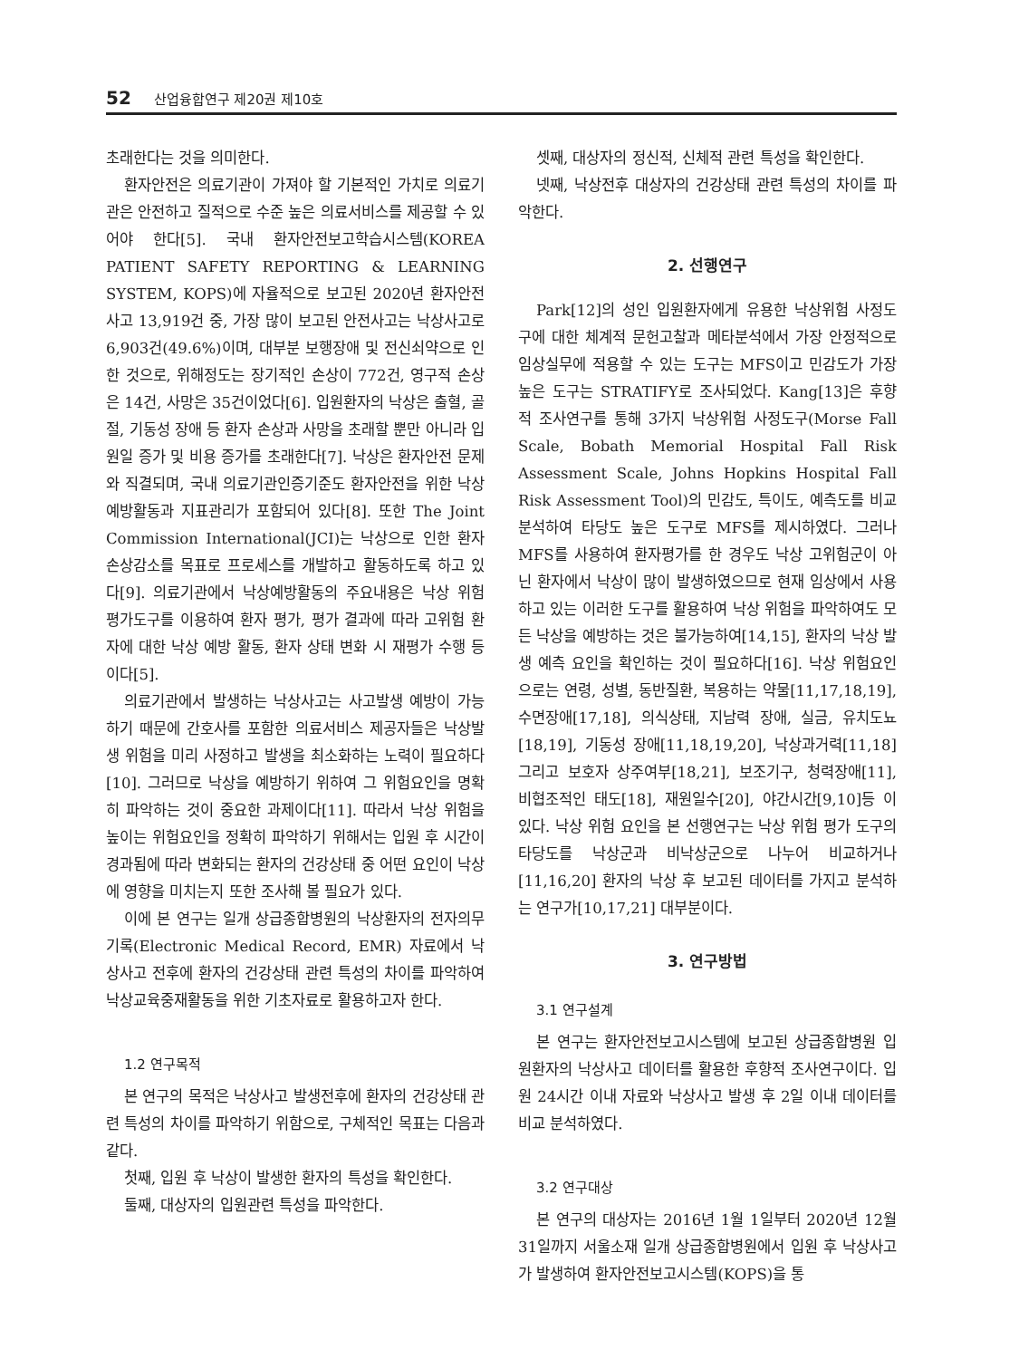52 산업융합연구 제20권 제10호
초래한다는 것을 의미한다.
환자안전은 의료기관이 가져야 할 기본적인 가치로 의료기관은 안전하고 질적으로 수준 높은 의료서비스를 제공할 수 있어야 한다[5]. 국내 환자안전보고학습시스템(KOREA PATIENT SAFETY REPORTING & LEARNING SYSTEM, KOPS)에 자율적으로 보고된 2020년 환자안전 사고 13,919건 중, 가장 많이 보고된 안전사고는 낙상사고로 6,903건(49.6%)이며, 대부분 보행장애 및 전신쇠약으로 인한 것으로, 위해정도는 장기적인 손상이 772건, 영구적 손상은 14건, 사망은 35건이었다[6]. 입원환자의 낙상은 출혈, 골절, 기동성 장애 등 환자 손상과 사망을 초래할 뿐만 아니라 입원일 증가 및 비용 증가를 초래한다[7]. 낙상은 환자안전 문제와 직결되며, 국내 의료기관인증기준도 환자안전을 위한 낙상예방활동과 지표관리가 포함되어 있다[8]. 또한 The Joint Commission International(JCI)는 낙상으로 인한 환자 손상감소를 목표로 프로세스를 개발하고 활동하도록 하고 있다[9]. 의료기관에서 낙상예방활동의 주요내용은 낙상 위험 평가도구를 이용하여 환자 평가, 평가 결과에 따라 고위험 환자에 대한 낙상 예방 활동, 환자 상태 변화 시 재평가 수행 등이다[5].
의료기관에서 발생하는 낙상사고는 사고발생 예방이 가능하기 때문에 간호사를 포함한 의료서비스 제공자들은 낙상발생 위험을 미리 사정하고 발생을 최소화하는 노력이 필요하다[10]. 그러므로 낙상을 예방하기 위하여 그 위험요인을 명확히 파악하는 것이 중요한 과제이다[11]. 따라서 낙상 위험을 높이는 위험요인을 정확히 파악하기 위해서는 입원 후 시간이 경과됨에 따라 변화되는 환자의 건강상태 중 어떤 요인이 낙상에 영향을 미치는지 또한 조사해 볼 필요가 있다.
이에 본 연구는 일개 상급종합병원의 낙상환자의 전자의무기록(Electronic Medical Record, EMR) 자료에서 낙상사고 전후에 환자의 건강상태 관련 특성의 차이를 파악하여 낙상교육중재활동을 위한 기초자료로 활용하고자 한다.
1.2 연구목적
본 연구의 목적은 낙상사고 발생전후에 환자의 건강상태 관련 특성의 차이를 파악하기 위함으로, 구체적인 목표는 다음과 같다.
첫째, 입원 후 낙상이 발생한 환자의 특성을 확인한다.
둘째, 대상자의 입원관련 특성을 파악한다.
셋째, 대상자의 정신적, 신체적 관련 특성을 확인한다.
넷째, 낙상전후 대상자의 건강상태 관련 특성의 차이를 파악한다.
2. 선행연구
Park[12]의 성인 입원환자에게 유용한 낙상위험 사정도구에 대한 체계적 문헌고찰과 메타분석에서 가장 안정적으로 임상실무에 적용할 수 있는 도구는 MFS이고 민감도가 가장 높은 도구는 STRATIFY로 조사되었다. Kang[13]은 후향적 조사연구를 통해 3가지 낙상위험 사정도구(Morse Fall Scale, Bobath Memorial Hospital Fall Risk Assessment Scale, Johns Hopkins Hospital Fall Risk Assessment Tool)의 민감도, 특이도, 예측도를 비교분석하여 타당도 높은 도구로 MFS를 제시하였다. 그러나 MFS를 사용하여 환자평가를 한 경우도 낙상 고위험군이 아닌 환자에서 낙상이 많이 발생하였으므로 현재 임상에서 사용하고 있는 이러한 도구를 활용하여 낙상 위험을 파악하여도 모든 낙상을 예방하는 것은 불가능하여[14,15], 환자의 낙상 발생 예측 요인을 확인하는 것이 필요하다[16]. 낙상 위험요인으로는 연령, 성별, 동반질환, 복용하는 약물[11,17,18,19], 수면장애[17,18], 의식상태, 지남력 장애, 실금, 유치도뇨[18,19], 기동성 장애[11,18,19,20], 낙상과거력[11,18] 그리고 보호자 상주여부[18,21], 보조기구, 청력장애[11], 비협조적인 태도[18], 재원일수[20], 야간시간[9,10]등 이 있다. 낙상 위험 요인을 본 선행연구는 낙상 위험 평가 도구의 타당도를 낙상군과 비낙상군으로 나누어 비교하거나[11,16,20] 환자의 낙상 후 보고된 데이터를 가지고 분석하는 연구가[10,17,21] 대부분이다.
3. 연구방법
3.1 연구설계
본 연구는 환자안전보고시스템에 보고된 상급종합병원 입원환자의 낙상사고 데이터를 활용한 후향적 조사연구이다. 입원 24시간 이내 자료와 낙상사고 발생 후 2일 이내 데이터를 비교 분석하였다.
3.2 연구대상
본 연구의 대상자는 2016년 1월 1일부터 2020년 12월 31일까지 서울소재 일개 상급종합병원에서 입원 후 낙상사고가 발생하여 환자안전보고시스템(KOPS)을 통